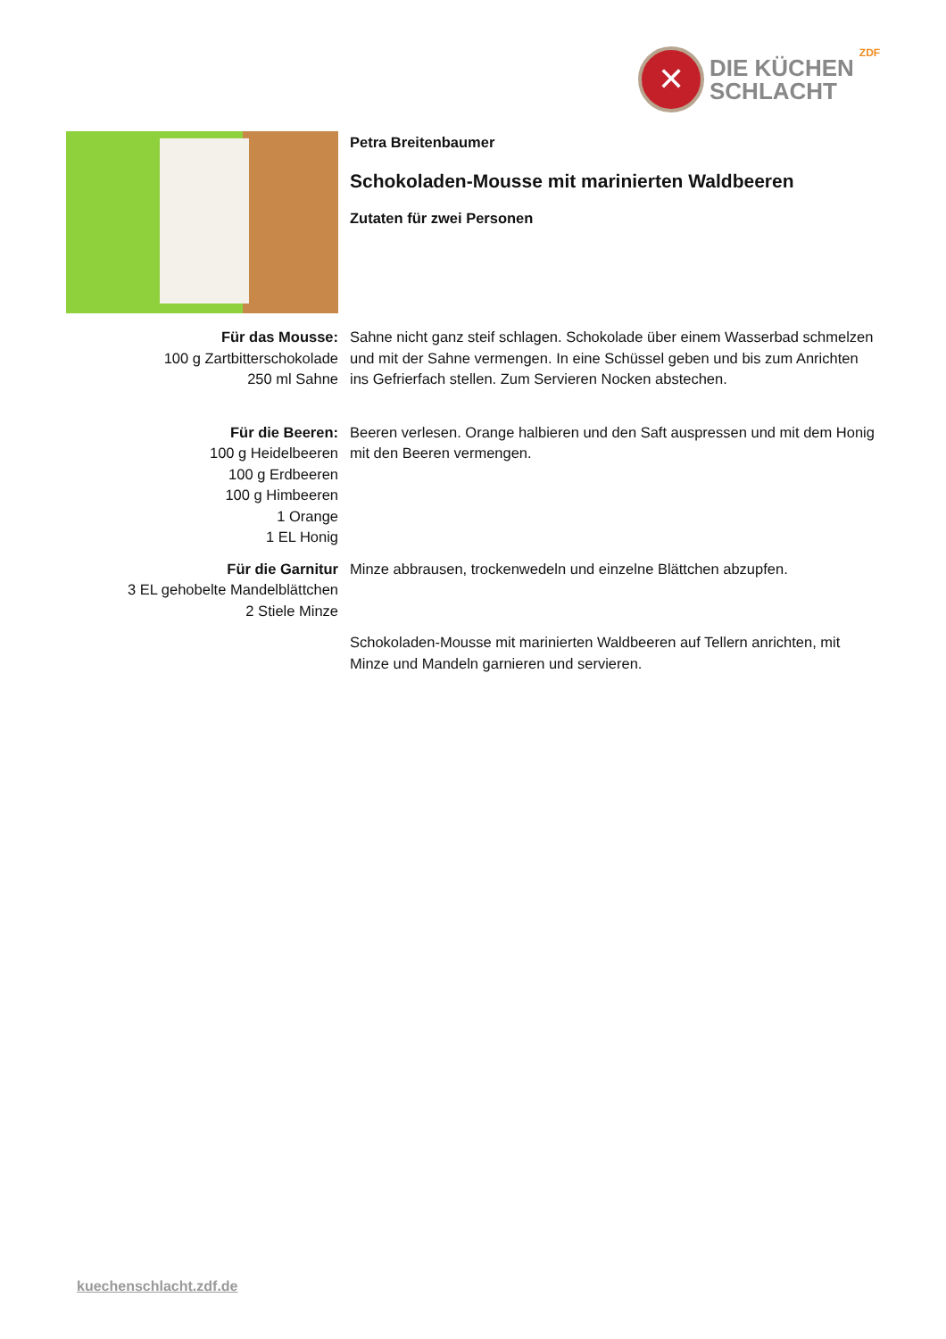✕
DIE KÜCHEN
SCHLACHT
ZDF
Petra Breitenbaumer
Schokoladen-Mousse mit marinierten Waldbeeren
Zutaten für zwei Personen
Für das Mousse:
100 g Zartbitterschokolade
250 ml Sahne
Sahne nicht ganz steif schlagen. Schokolade über einem Wasserbad schmelzen und mit der Sahne vermengen. In eine Schüssel geben und bis zum Anrichten ins Gefrierfach stellen. Zum Servieren Nocken abstechen.
Für die Beeren:
100 g Heidelbeeren
100 g Erdbeeren
100 g Himbeeren
1 Orange
1 EL Honig
Beeren verlesen. Orange halbieren und den Saft auspressen und mit dem Honig mit den Beeren vermengen.
Für die Garnitur
3 EL gehobelte Mandelblättchen
2 Stiele Minze
Minze abbrausen, trockenwedeln und einzelne Blättchen abzupfen.
Schokoladen-Mousse mit marinierten Waldbeeren auf Tellern anrichten, mit Minze und Mandeln garnieren und servieren.
kuechenschlacht.zdf.de